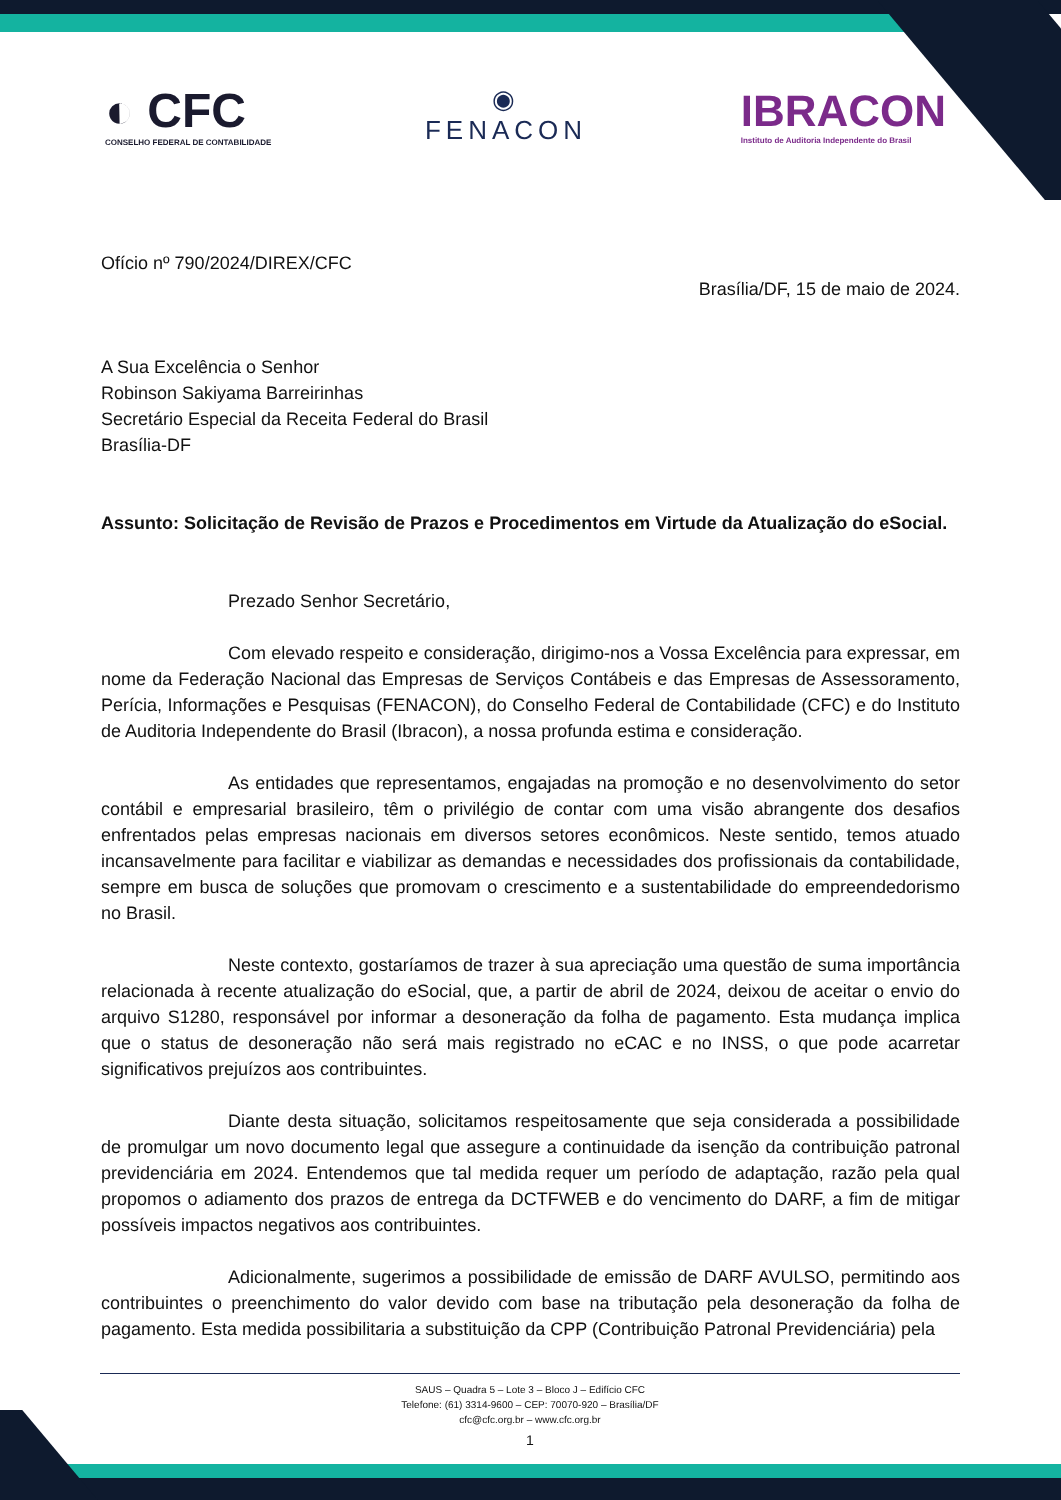◐ CFC
CONSELHO FEDERAL DE CONTABILIDADE
◉
FENACON
IBRACON
Instituto de Auditoria Independente do Brasil
Ofício nº 790/2024/DIREX/CFC
Brasília/DF, 15 de maio de 2024.
A Sua Excelência o Senhor
Robinson Sakiyama Barreirinhas
Secretário Especial da Receita Federal do Brasil
Brasília-DF
Assunto: Solicitação de Revisão de Prazos e Procedimentos em Virtude da Atualização do eSocial.
Prezado Senhor Secretário,
Com elevado respeito e consideração, dirigimo-nos a Vossa Excelência para expressar, em nome da Federação Nacional das Empresas de Serviços Contábeis e das Empresas de Assessoramento, Perícia, Informações e Pesquisas (FENACON), do Conselho Federal de Contabilidade (CFC) e do Instituto de Auditoria Independente do Brasil (Ibracon), a nossa profunda estima e consideração.
As entidades que representamos, engajadas na promoção e no desenvolvimento do setor contábil e empresarial brasileiro, têm o privilégio de contar com uma visão abrangente dos desafios enfrentados pelas empresas nacionais em diversos setores econômicos. Neste sentido, temos atuado incansavelmente para facilitar e viabilizar as demandas e necessidades dos profissionais da contabilidade, sempre em busca de soluções que promovam o crescimento e a sustentabilidade do empreendedorismo no Brasil.
Neste contexto, gostaríamos de trazer à sua apreciação uma questão de suma importância relacionada à recente atualização do eSocial, que, a partir de abril de 2024, deixou de aceitar o envio do arquivo S1280, responsável por informar a desoneração da folha de pagamento. Esta mudança implica que o status de desoneração não será mais registrado no eCAC e no INSS, o que pode acarretar significativos prejuízos aos contribuintes.
Diante desta situação, solicitamos respeitosamente que seja considerada a possibilidade de promulgar um novo documento legal que assegure a continuidade da isenção da contribuição patronal previdenciária em 2024. Entendemos que tal medida requer um período de adaptação, razão pela qual propomos o adiamento dos prazos de entrega da DCTFWEB e do vencimento do DARF, a fim de mitigar possíveis impactos negativos aos contribuintes.
Adicionalmente, sugerimos a possibilidade de emissão de DARF AVULSO, permitindo aos contribuintes o preenchimento do valor devido com base na tributação pela desoneração da folha de pagamento. Esta medida possibilitaria a substituição da CPP (Contribuição Patronal Previdenciária) pela
SAUS – Quadra 5 – Lote 3 – Bloco J – Edifício CFC
Telefone: (61) 3314-9600 – CEP: 70070-920 – Brasília/DF
cfc@cfc.org.br – www.cfc.org.br
1